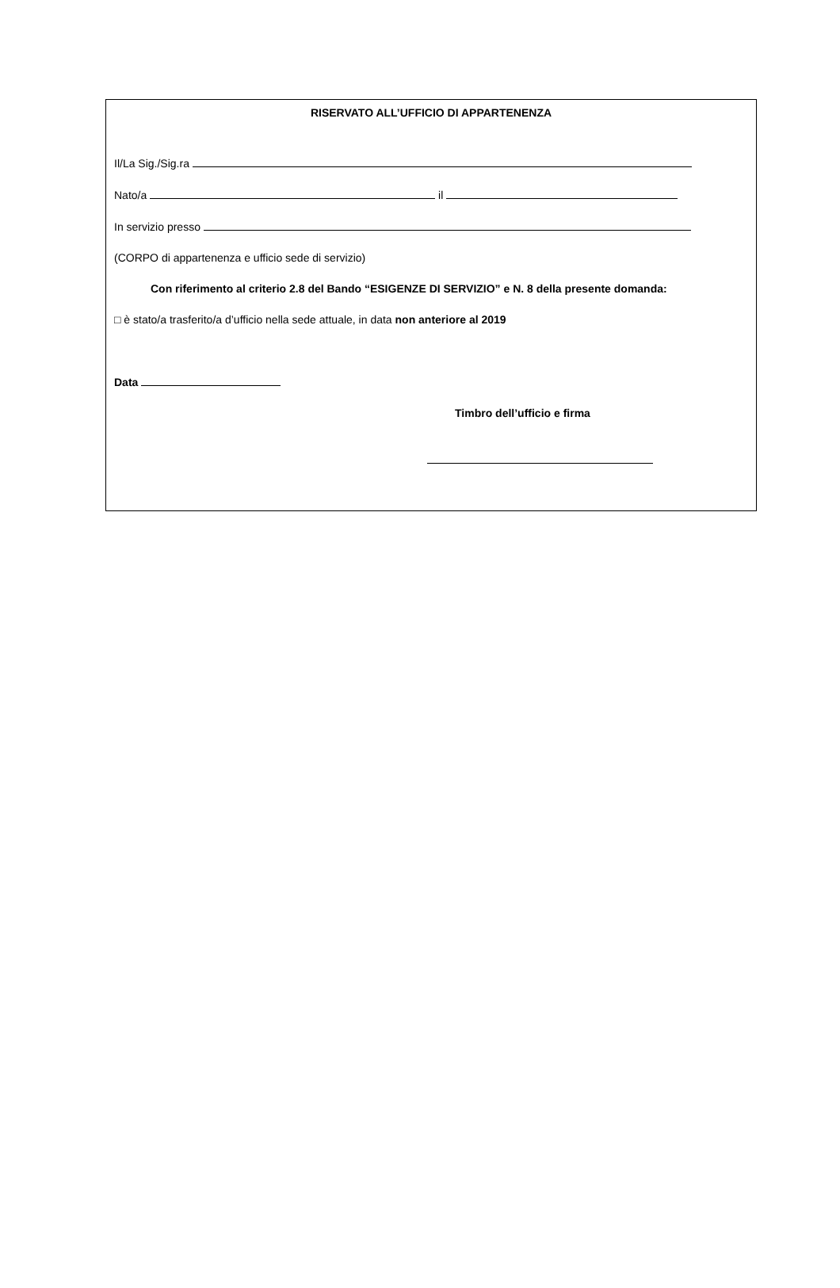RISERVATO ALL’UFFICIO DI APPARTENENZA
Il/La Sig./Sig.ra
Nato/a il
In servizio presso
(CORPO di appartenenza e ufficio sede di servizio)
Con riferimento al criterio 2.8 del Bando “ESIGENZE DI SERVIZIO” e N. 8 della presente domanda:
□ è stato/a trasferito/a d’ufficio nella sede attuale, in data non anteriore al 2019
Data
Timbro dell’ufficio e firma